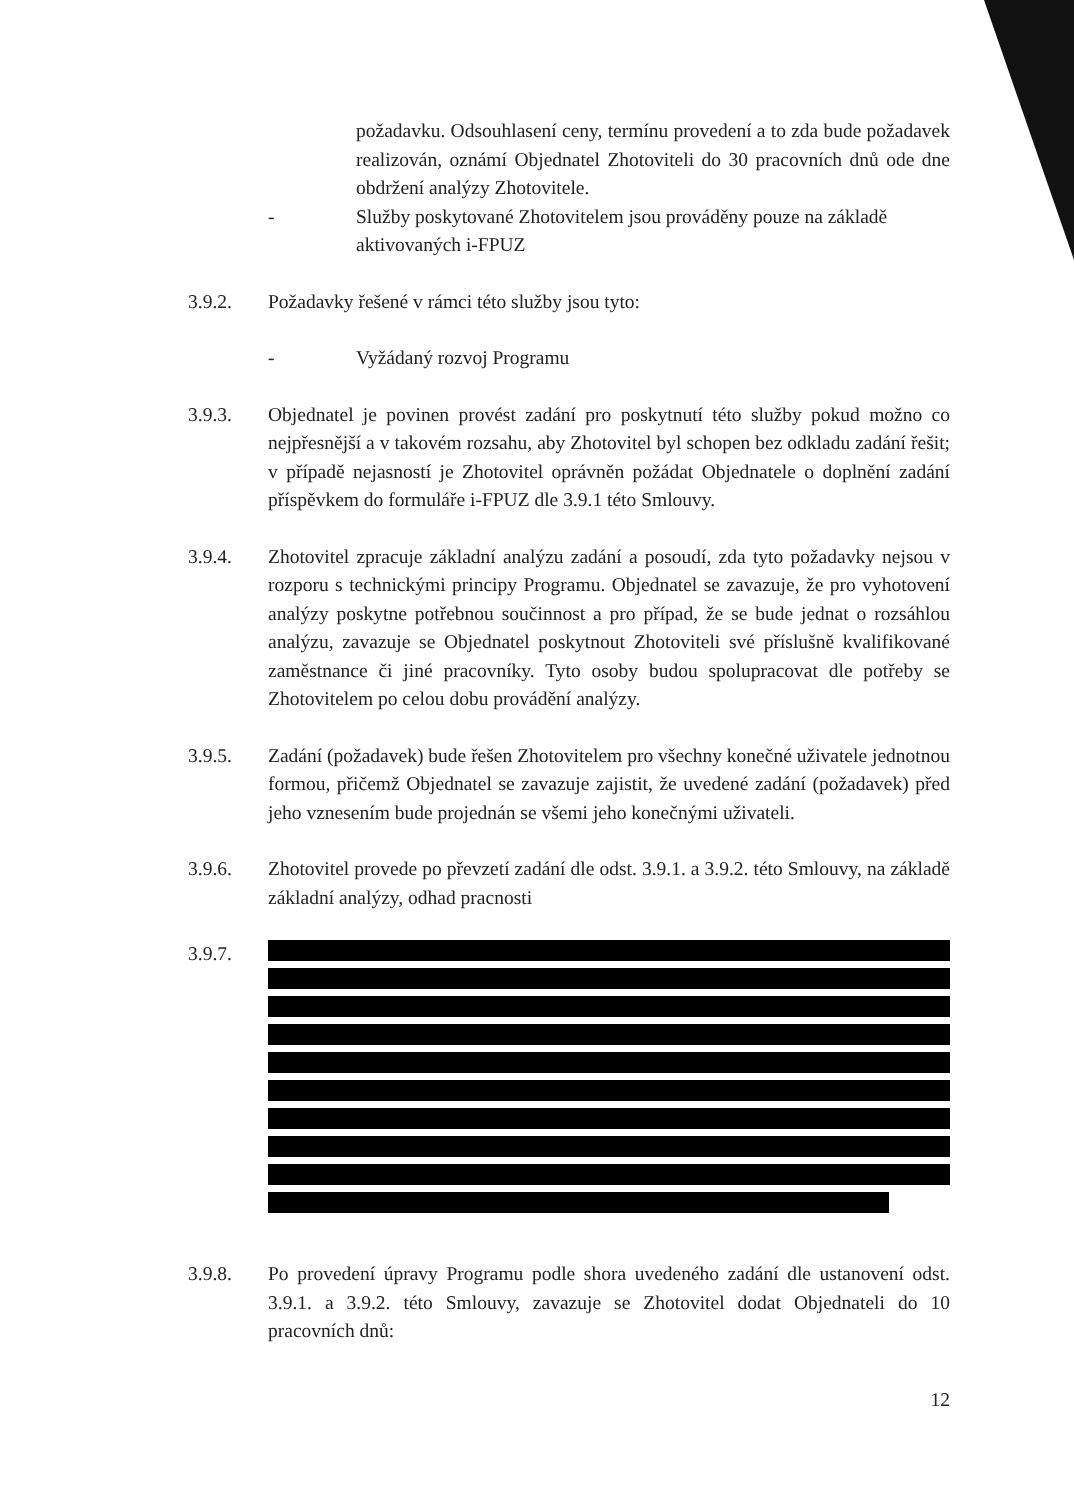požadavku. Odsouhlasení ceny, termínu provedení a to zda bude požadavek realizován, oznámí Objednatel Zhotoviteli do 30 pracovních dnů ode dne obdržení analýzy Zhotovitele.
- Služby poskytované Zhotovitelem jsou prováděny pouze na základě aktivovaných i-FPUZ
3.9.2. Požadavky řešené v rámci této služby jsou tyto:
- Vyžádaný rozvoj Programu
3.9.3. Objednatel je povinen provést zadání pro poskytnutí této služby pokud možno co nejpřesnější a v takovém rozsahu, aby Zhotovitel byl schopen bez odkladu zadání řešit; v případě nejasností je Zhotovitel oprávněn požádat Objednatele o doplnění zadání příspěvkem do formuláře i-FPUZ dle 3.9.1 této Smlouvy.
3.9.4. Zhotovitel zpracuje základní analýzu zadání a posoudí, zda tyto požadavky nejsou v rozporu s technickými principy Programu. Objednatel se zavazuje, že pro vyhotovení analýzy poskytne potřebnou součinnost a pro případ, že se bude jednat o rozsáhlou analýzu, zavazuje se Objednatel poskytnout Zhotoviteli své příslušně kvalifikované zaměstnance či jiné pracovníky. Tyto osoby budou spolupracovat dle potřeby se Zhotovitelem po celou dobu provádění analýzy.
3.9.5. Zadání (požadavek) bude řešen Zhotovitelem pro všechny konečné uživatele jednotnou formou, přičemž Objednatel se zavazuje zajistit, že uvedené zadání (požadavek) před jeho vznesením bude projednán se všemi jeho konečnými uživateli.
3.9.6. Zhotovitel provede po převzetí zadání dle odst. 3.9.1. a 3.9.2. této Smlouvy, na základě základní analýzy, odhad pracnosti
3.9.7.
3.9.8. Po provedení úpravy Programu podle shora uvedeného zadání dle ustanovení odst. 3.9.1. a 3.9.2. této Smlouvy, zavazuje se Zhotovitel dodat Objednateli do 10 pracovních dnů:
12